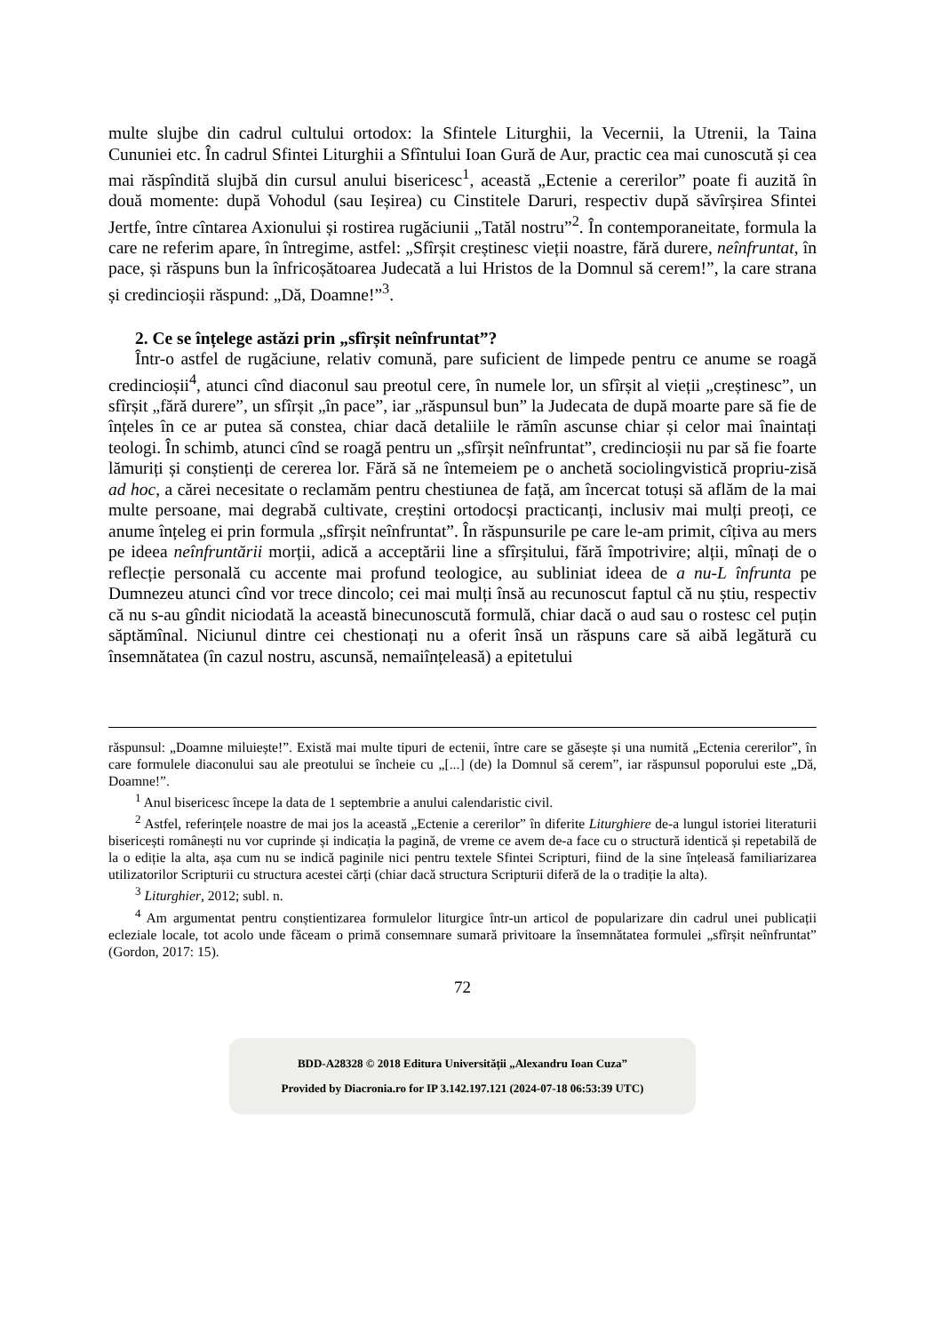multe slujbe din cadrul cultului ortodox: la Sfintele Liturghii, la Vecernii, la Utrenii, la Taina Cununiei etc. În cadrul Sfintei Liturghii a Sfîntului Ioan Gură de Aur, practic cea mai cunoscută și cea mai răspîndită slujbă din cursul anului bisericesc<sup>1</sup>, această „Ectenie a cererilor” poate fi auzită în două momente: după Vohodul (sau Ieșirea) cu Cinstitele Daruri, respectiv după săvîrșirea Sfintei Jertfe, între cîntarea Axionului și rostirea rugăciunii „Tatăl nostru”<sup>2</sup>. În contemporaneitate, formula la care ne referim apare, în întregime, astfel: „Sfîrșit creștinesc vieții noastre, fără durere, neînfruntat, în pace, și răspuns bun la înfricoșătoarea Judecată a lui Hristos de la Domnul să cerem!”, la care strana și credincioșii răspund: „Dă, Doamne!”<sup>3</sup>.
2. Ce se înțelege astăzi prin „sfîrșit neînfruntat”?
Într-o astfel de rugăciune, relativ comună, pare suficient de limpede pentru ce anume se roagă credincioșii<sup>4</sup>, atunci cînd diaconul sau preotul cere, în numele lor, un sfîrșit al vieții „creștinesc”, un sfîrșit „fără durere”, un sfîrșit „în pace”, iar „răspunsul bun” la Judecata de după moarte pare să fie de înțeles în ce ar putea să constea, chiar dacă detaliile le rămîn ascunse chiar și celor mai înaintați teologi. În schimb, atunci cînd se roagă pentru un „sfîrșit neînfruntat”, credincioșii nu par să fie foarte lămuriți și conștienți de cererea lor. Fără să ne întemeiem pe o anchetă sociolingvistică propriu-zisă ad hoc, a cărei necesitate o reclamăm pentru chestiunea de față, am încercat totuși să aflăm de la mai multe persoane, mai degrabă cultivate, creștini ortodocși practicanți, inclusiv mai mulți preoți, ce anume înțeleg ei prin formula „sfîrșit neînfruntat”. În răspunsurile pe care le-am primit, cîțiva au mers pe ideea neînfruntării morții, adică a acceptării line a sfîrșitului, fără împotrivire; alții, mînați de o reflecție personală cu accente mai profund teologice, au subliniat ideea de a nu-L înfrunta pe Dumnezeu atunci cînd vor trece dincolo; cei mai mulți însă au recunoscut faptul că nu știu, respectiv că nu s-au gîndit niciodată la această binecunoscută formulă, chiar dacă o aud sau o rostesc cel puțin săptămînal. Niciunul dintre cei chestionați nu a oferit însă un răspuns care să aibă legătură cu însemnătatea (în cazul nostru, ascunsă, nemaiînțeleasă) a epitetului
răspunsul: „Doamne miluiește!”. Există mai multe tipuri de ectenii, între care se găsește și una numită „Ectenia cererilor”, în care formulele diaconului sau ale preotului se încheie cu „[...] (de) la Domnul să cerem”, iar răspunsul poporului este „Dă, Doamne!”.
<sup>1</sup> Anul bisericesc începe la data de 1 septembrie a anului calendaristic civil.
<sup>2</sup> Astfel, referințele noastre de mai jos la această „Ectenie a cererilor” în diferite Liturghiere de-a lungul istoriei literaturii bisericești românești nu vor cuprinde și indicația la pagină, de vreme ce avem de-a face cu o structură identică și repetabilă de la o ediție la alta, așa cum nu se indică paginile nici pentru textele Sfintei Scripturi, fiind de la sine înțeleasă familiarizarea utilizatorilor Scripturii cu structura acestei cărți (chiar dacă structura Scripturii diferă de la o tradiție la alta).
<sup>3</sup> Liturghier, 2012; subl. n.
<sup>4</sup> Am argumentat pentru conștientizarea formulelor liturgice într-un articol de popularizare din cadrul unei publicații ecleziale locale, tot acolo unde făceam o primă consemnare sumară privitoare la însemnătatea formulei „sfîrșit neînfruntat” (Gordon, 2017: 15).
72
BDD-A28328 © 2018 Editura Universității „Alexandru Ioan Cuza”
Provided by Diacronia.ro for IP 3.142.197.121 (2024-07-18 06:53:39 UTC)